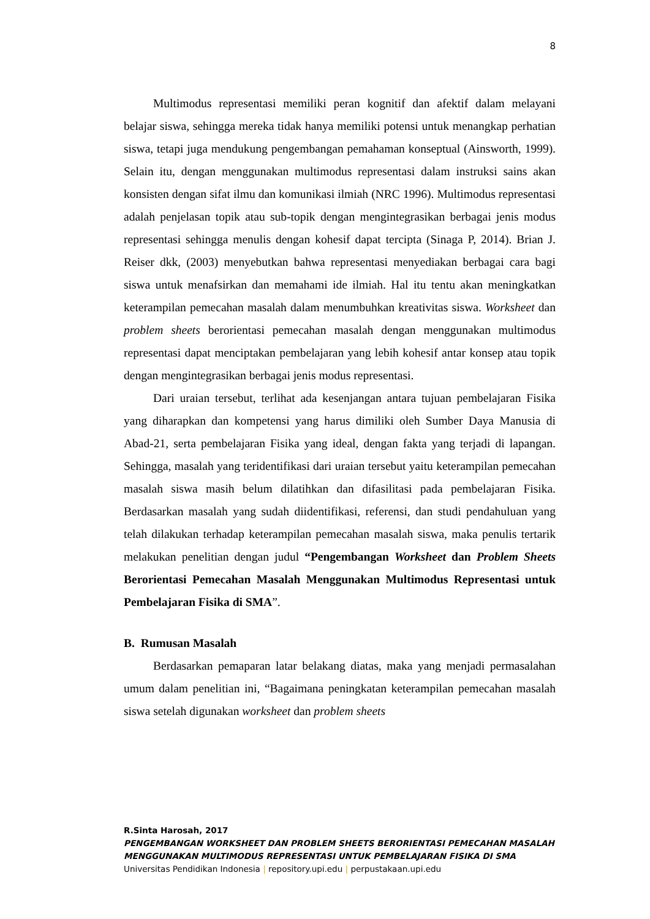8
Multimodus representasi memiliki peran kognitif dan afektif dalam melayani belajar siswa, sehingga mereka tidak hanya memiliki potensi untuk menangkap perhatian siswa, tetapi juga mendukung pengembangan pemahaman konseptual (Ainsworth, 1999). Selain itu, dengan menggunakan multimodus representasi dalam instruksi sains akan konsisten dengan sifat ilmu dan komunikasi ilmiah (NRC 1996). Multimodus representasi adalah penjelasan topik atau sub-topik dengan mengintegrasikan berbagai jenis modus representasi sehingga menulis dengan kohesif dapat tercipta (Sinaga P, 2014). Brian J. Reiser dkk, (2003) menyebutkan bahwa representasi menyediakan berbagai cara bagi siswa untuk menafsirkan dan memahami ide ilmiah. Hal itu tentu akan meningkatkan keterampilan pemecahan masalah dalam menumbuhkan kreativitas siswa. Worksheet dan problem sheets berorientasi pemecahan masalah dengan menggunakan multimodus representasi dapat menciptakan pembelajaran yang lebih kohesif antar konsep atau topik dengan mengintegrasikan berbagai jenis modus representasi.
Dari uraian tersebut, terlihat ada kesenjangan antara tujuan pembelajaran Fisika yang diharapkan dan kompetensi yang harus dimiliki oleh Sumber Daya Manusia di Abad-21, serta pembelajaran Fisika yang ideal, dengan fakta yang terjadi di lapangan. Sehingga, masalah yang teridentifikasi dari uraian tersebut yaitu keterampilan pemecahan masalah siswa masih belum dilatihkan dan difasilitasi pada pembelajaran Fisika. Berdasarkan masalah yang sudah diidentifikasi, referensi, dan studi pendahuluan yang telah dilakukan terhadap keterampilan pemecahan masalah siswa, maka penulis tertarik melakukan penelitian dengan judul “Pengembangan Worksheet dan Problem Sheets Berorientasi Pemecahan Masalah Menggunakan Multimodus Representasi untuk Pembelajaran Fisika di SMA”.
B. Rumusan Masalah
Berdasarkan pemaparan latar belakang diatas, maka yang menjadi permasalahan umum dalam penelitian ini, “Bagaimana peningkatan keterampilan pemecahan masalah siswa setelah digunakan worksheet dan problem sheets
R.Sinta Harosah, 2017
PENGEMBANGAN WORKSHEET DAN PROBLEM SHEETS BERORIENTASI PEMECAHAN MASALAH MENGGUNAKAN MULTIMODUS REPRESENTASI UNTUK PEMBELAJARAN FISIKA DI SMA
Universitas Pendidikan Indonesia | repository.upi.edu | perpustakaan.upi.edu